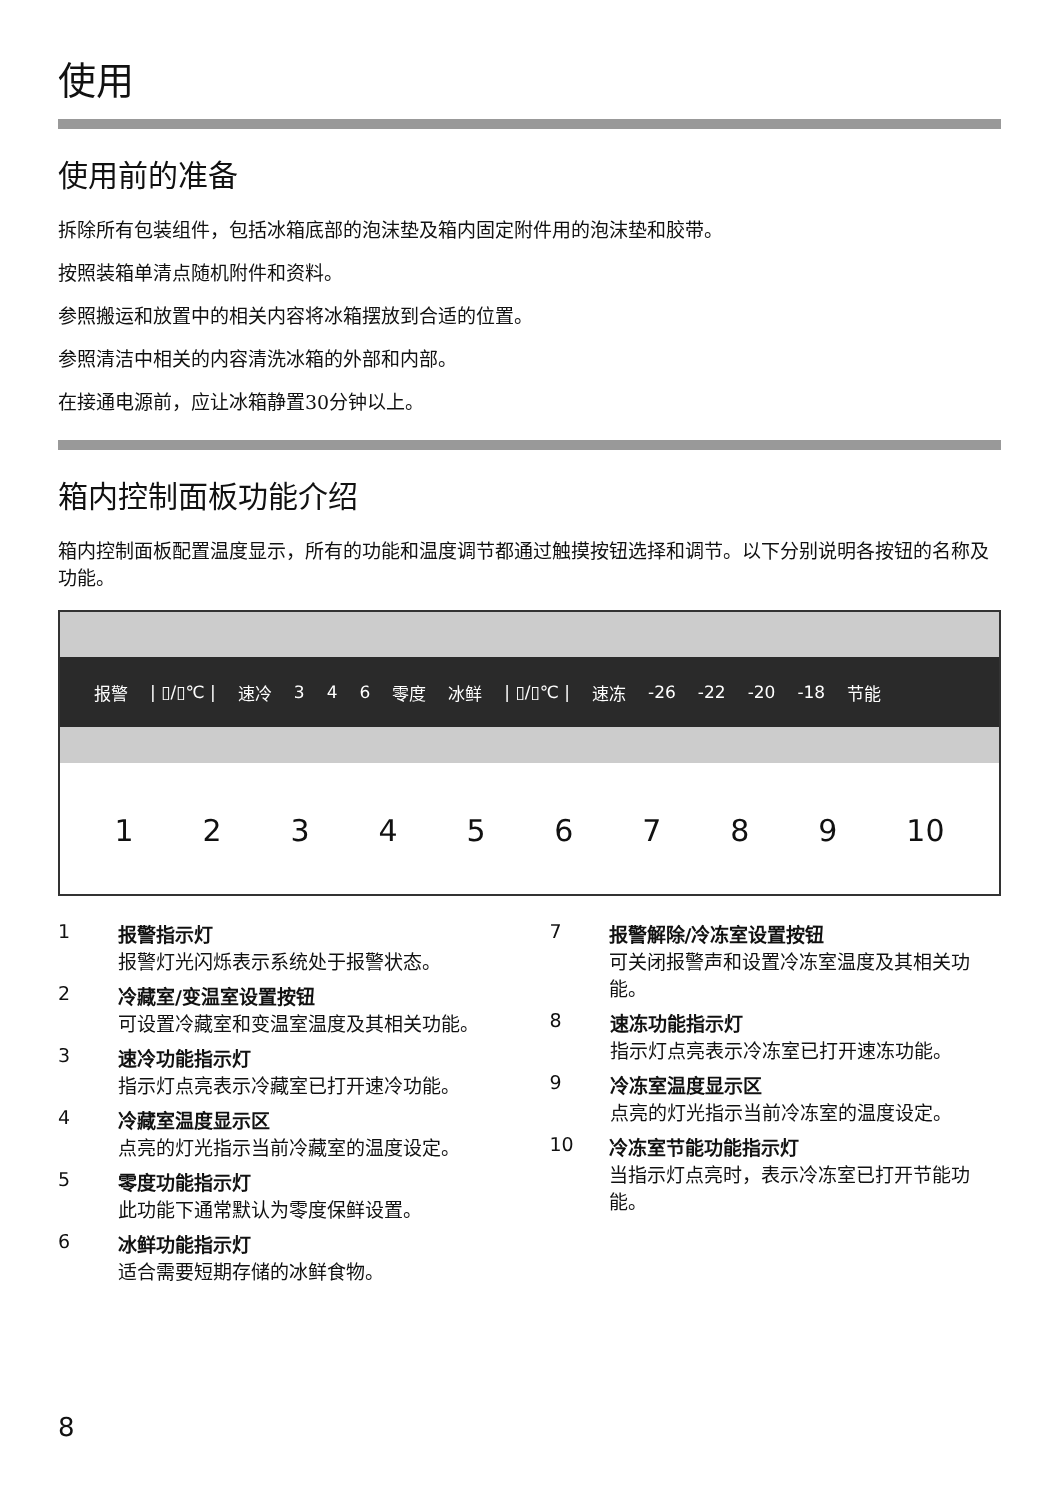使用
使用前的准备
拆除所有包装组件，包括冰箱底部的泡沫垫及箱内固定附件用的泡沫垫和胶带。
按照装箱单清点随机附件和资料。
参照搬运和放置中的相关内容将冰箱摆放到合适的位置。
参照清洁中相关的内容清洗冰箱的外部和内部。
在接通电源前，应让冰箱静置30分钟以上。
箱内控制面板功能介绍
箱内控制面板配置温度显示，所有的功能和温度调节都通过触摸按钮选择和调节。以下分别说明各按钮的名称及功能。
报警 | ▯/▯℃ | 速冷 3 4 6 零度 冰鲜 | ▯/▯℃ | 速冻 -26 -22 -20 -18 节能
1 2 3 4 5 6 7 8 9 10
1 报警指示灯
报警灯光闪烁表示系统处于报警状态。
2 冷藏室/变温室设置按钮
可设置冷藏室和变温室温度及其相关功能。
3 速冷功能指示灯
指示灯点亮表示冷藏室已打开速冷功能。
4 冷藏室温度显示区
点亮的灯光指示当前冷藏室的温度设定。
5 零度功能指示灯
此功能下通常默认为零度保鲜设置。
6 冰鲜功能指示灯
适合需要短期存储的冰鲜食物。
7 报警解除/冷冻室设置按钮
可关闭报警声和设置冷冻室温度及其相关功能。
8 速冻功能指示灯
指示灯点亮表示冷冻室已打开速冻功能。
9 冷冻室温度显示区
点亮的灯光指示当前冷冻室的温度设定。
10 冷冻室节能功能指示灯
当指示灯点亮时，表示冷冻室已打开节能功能。
8